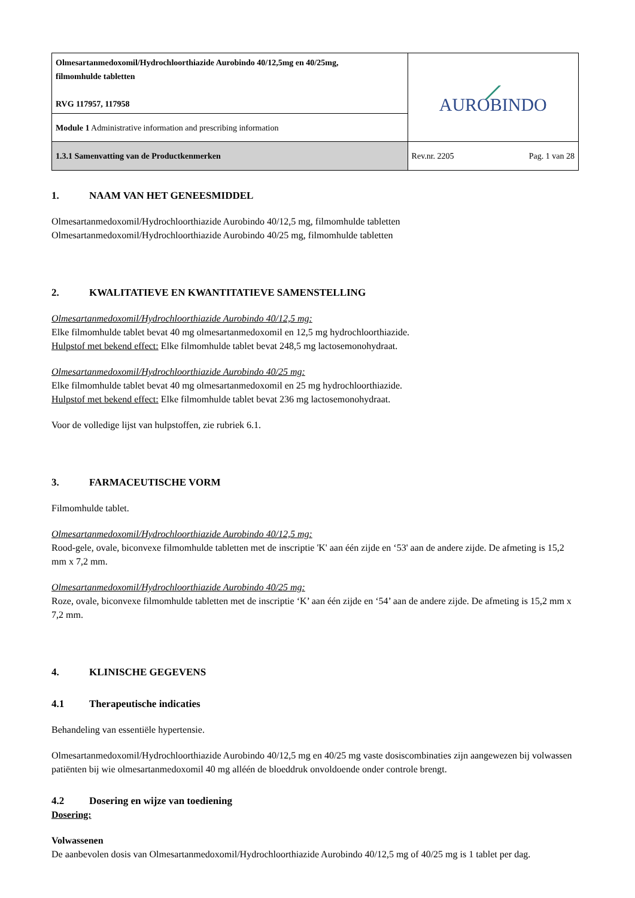| Olmesartanmedoxomil/Hydrochloorthiazide Aurobindo 40/12,5mg en 40/25mg, filmomhulde tabletten RVG 117957, 117958 | ⟋ AUROBINDO | |
| Module 1 Administrative information and prescribing information | | |
| 1.3.1 Samenvatting van de Productkenmerken | Rev.nr. 2205 | Pag. 1 van 28 |
1. NAAM VAN HET GENEESMIDDEL
Olmesartanmedoxomil/Hydrochloorthiazide Aurobindo 40/12,5 mg, filmomhulde tabletten
Olmesartanmedoxomil/Hydrochloorthiazide Aurobindo 40/25 mg, filmomhulde tabletten
2. KWALITATIEVE EN KWANTITATIEVE SAMENSTELLING
Olmesartanmedoxomil/Hydrochloorthiazide Aurobindo 40/12,5 mg:
Elke filmomhulde tablet bevat 40 mg olmesartanmedoxomil en 12,5 mg hydrochloorthiazide.
Hulpstof met bekend effect: Elke filmomhulde tablet bevat 248,5 mg lactosemonohydraat.
Olmesartanmedoxomil/Hydrochloorthiazide Aurobindo 40/25 mg:
Elke filmomhulde tablet bevat 40 mg olmesartanmedoxomil en 25 mg hydrochloorthiazide.
Hulpstof met bekend effect: Elke filmomhulde tablet bevat 236 mg lactosemonohydraat.
Voor de volledige lijst van hulpstoffen, zie rubriek 6.1.
3. FARMACEUTISCHE VORM
Filmomhulde tablet.
Olmesartanmedoxomil/Hydrochloorthiazide Aurobindo 40/12,5 mg:
Rood-gele, ovale, biconvexe filmomhulde tabletten met de inscriptie 'K' aan één zijde en ‘53' aan de andere zijde. De afmeting is 15,2 mm x 7,2 mm.
Olmesartanmedoxomil/Hydrochloorthiazide Aurobindo 40/25 mg:
Roze, ovale, biconvexe filmomhulde tabletten met de inscriptie ‘K’ aan één zijde en ‘54’ aan de andere zijde. De afmeting is 15,2 mm x 7,2 mm.
4. KLINISCHE GEGEVENS
4.1 Therapeutische indicaties
Behandeling van essentiële hypertensie.
Olmesartanmedoxomil/Hydrochloorthiazide Aurobindo 40/12,5 mg en 40/25 mg vaste dosiscombinaties zijn aangewezen bij volwassen patiënten bij wie olmesartanmedoxomil 40 mg alléén de bloeddruk onvoldoende onder controle brengt.
4.2 Dosering en wijze van toediening
Dosering:
Volwassenen
De aanbevolen dosis van Olmesartanmedoxomil/Hydrochloorthiazide Aurobindo 40/12,5 mg of 40/25 mg is 1 tablet per dag.